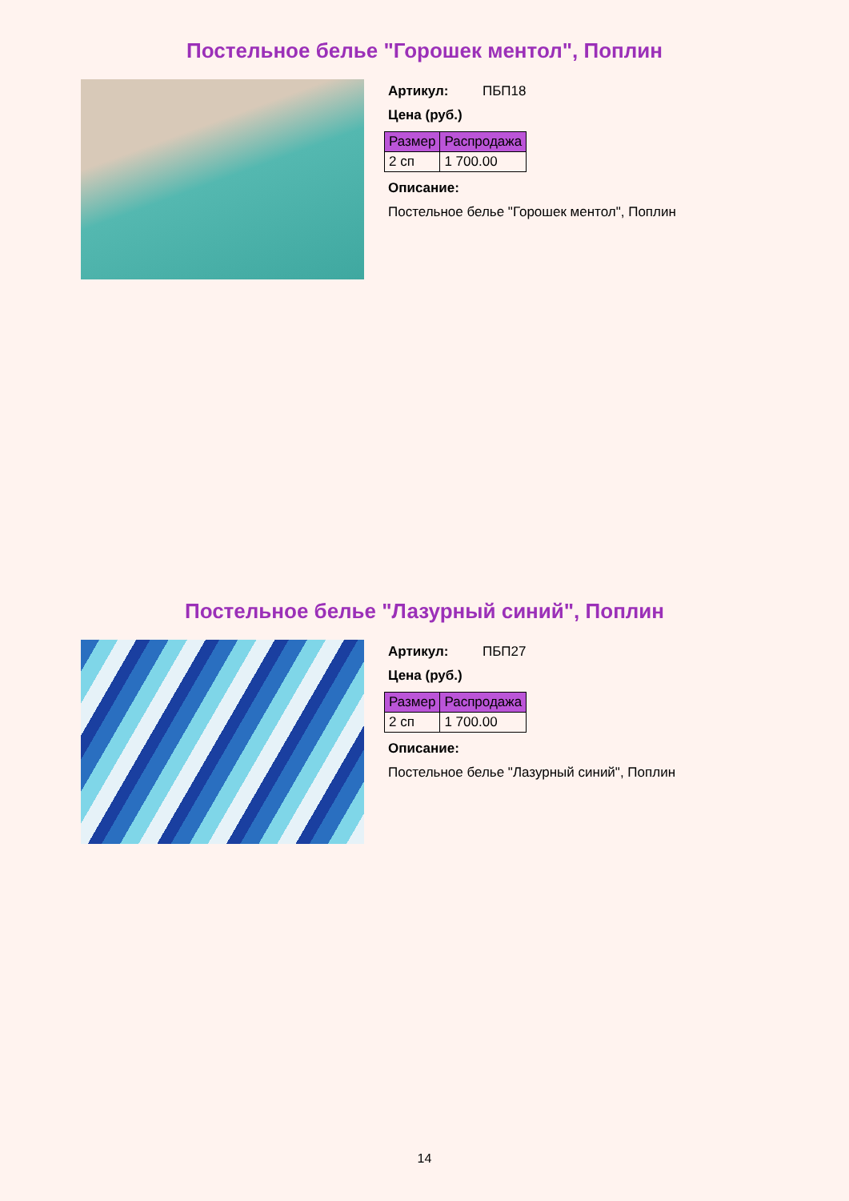Постельное белье "Горошек ментол", Поплин
Артикул: ПБП18
Цена (руб.)
| Размер | Распродажа |
| --- | --- |
| 2 сп | 1 700.00 |
Описание:
Постельное белье "Горошек ментол", Поплин
Постельное белье "Лазурный синий", Поплин
Артикул: ПБП27
Цена (руб.)
| Размер | Распродажа |
| --- | --- |
| 2 сп | 1 700.00 |
Описание:
Постельное белье "Лазурный синий", Поплин
14